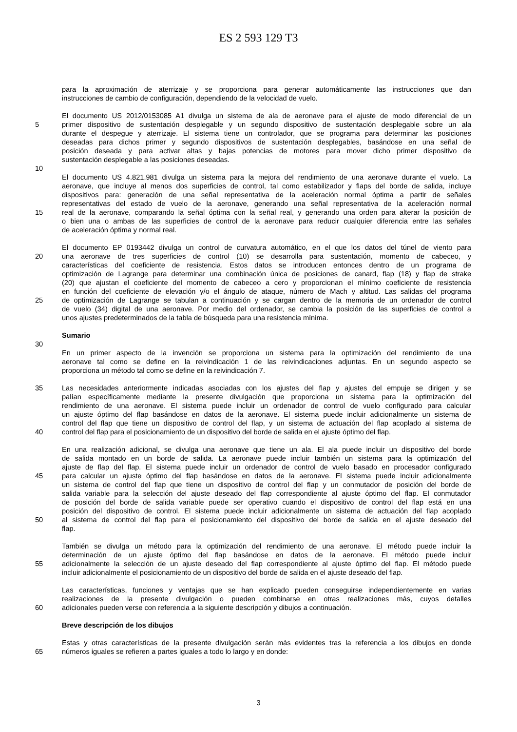ES 2 593 129 T3
para la aproximación de aterrizaje y se proporciona para generar automáticamente las instrucciones que dan
instrucciones de cambio de configuración, dependiendo de la velocidad de vuelo.
El documento US 2012/0153085 A1 divulga un sistema de ala de aeronave para el ajuste de modo diferencial de un
5 primer dispositivo de sustentación desplegable y un segundo dispositivo de sustentación desplegable sobre un ala
durante el despegue y aterrizaje. El sistema tiene un controlador, que se programa para determinar las posiciones
deseadas para dichos primer y segundo dispositivos de sustentación desplegables, basándose en una señal de
posición deseada y para activar altas y bajas potencias de motores para mover dicho primer dispositivo de
sustentación desplegable a las posiciones deseadas.
10
El documento US 4.821.981 divulga un sistema para la mejora del rendimiento de una aeronave durante el vuelo. La
aeronave, que incluye al menos dos superficies de control, tal como estabilizador y flaps del borde de salida, incluye
dispositivos para: generación de una señal representativa de la aceleración normal óptima a partir de señales
representativas del estado de vuelo de la aeronave, generando una señal representativa de la aceleración normal
15 real de la aeronave, comparando la señal óptima con la señal real, y generando una orden para alterar la posición de
o bien una o ambas de las superficies de control de la aeronave para reducir cualquier diferencia entre las señales
de aceleración óptima y normal real.
El documento EP 0193442 divulga un control de curvatura automático, en el que los datos del túnel de viento para
20 una aeronave de tres superficies de control (10) se desarrolla para sustentación, momento de cabeceo, y
características del coeficiente de resistencia. Estos datos se introducen entonces dentro de un programa de
optimización de Lagrange para determinar una combinación única de posiciones de canard, flap (18) y flap de strake
(20) que ajustan el coeficiente del momento de cabeceo a cero y proporcionan el mínimo coeficiente de resistencia
en función del coeficiente de elevación y/o el ángulo de ataque, número de Mach y altitud. Las salidas del programa
25 de optimización de Lagrange se tabulan a continuación y se cargan dentro de la memoria de un ordenador de control
de vuelo (34) digital de una aeronave. Por medio del ordenador, se cambia la posición de las superficies de control a
unos ajustes predeterminados de la tabla de búsqueda para una resistencia mínima.
Sumario
30
En un primer aspecto de la invención se proporciona un sistema para la optimización del rendimiento de una
aeronave tal como se define en la reivindicación 1 de las reivindicaciones adjuntas. En un segundo aspecto se
proporciona un método tal como se define en la reivindicación 7.
35 Las necesidades anteriormente indicadas asociadas con los ajustes del flap y ajustes del empuje se dirigen y se
palían específicamente mediante la presente divulgación que proporciona un sistema para la optimización del
rendimiento de una aeronave. El sistema puede incluir un ordenador de control de vuelo configurado para calcular
un ajuste óptimo del flap basándose en datos de la aeronave. El sistema puede incluir adicionalmente un sistema de
control del flap que tiene un dispositivo de control del flap, y un sistema de actuación del flap acoplado al sistema de
40 control del flap para el posicionamiento de un dispositivo del borde de salida en el ajuste óptimo del flap.
En una realización adicional, se divulga una aeronave que tiene un ala. El ala puede incluir un dispositivo del borde
de salida montado en un borde de salida. La aeronave puede incluir también un sistema para la optimización del
ajuste de flap del flap. El sistema puede incluir un ordenador de control de vuelo basado en procesador configurado
45 para calcular un ajuste óptimo del flap basándose en datos de la aeronave. El sistema puede incluir adicionalmente
un sistema de control del flap que tiene un dispositivo de control del flap y un conmutador de posición del borde de
salida variable para la selección del ajuste deseado del flap correspondiente al ajuste óptimo del flap. El conmutador
de posición del borde de salida variable puede ser operativo cuando el dispositivo de control del flap está en una
posición del dispositivo de control. El sistema puede incluir adicionalmente un sistema de actuación del flap acoplado
50 al sistema de control del flap para el posicionamiento del dispositivo del borde de salida en el ajuste deseado del
flap.
También se divulga un método para la optimización del rendimiento de una aeronave. El método puede incluir la
determinación de un ajuste óptimo del flap basándose en datos de la aeronave. El método puede incluir
55 adicionalmente la selección de un ajuste deseado del flap correspondiente al ajuste óptimo del flap. El método puede
incluir adicionalmente el posicionamiento de un dispositivo del borde de salida en el ajuste deseado del flap.
Las características, funciones y ventajas que se han explicado pueden conseguirse independientemente en varias
realizaciones de la presente divulgación o pueden combinarse en otras realizaciones más, cuyos detalles
60 adicionales pueden verse con referencia a la siguiente descripción y dibujos a continuación.
Breve descripción de los dibujos
Estas y otras características de la presente divulgación serán más evidentes tras la referencia a los dibujos en donde
65 números iguales se refieren a partes iguales a todo lo largo y en donde:
3